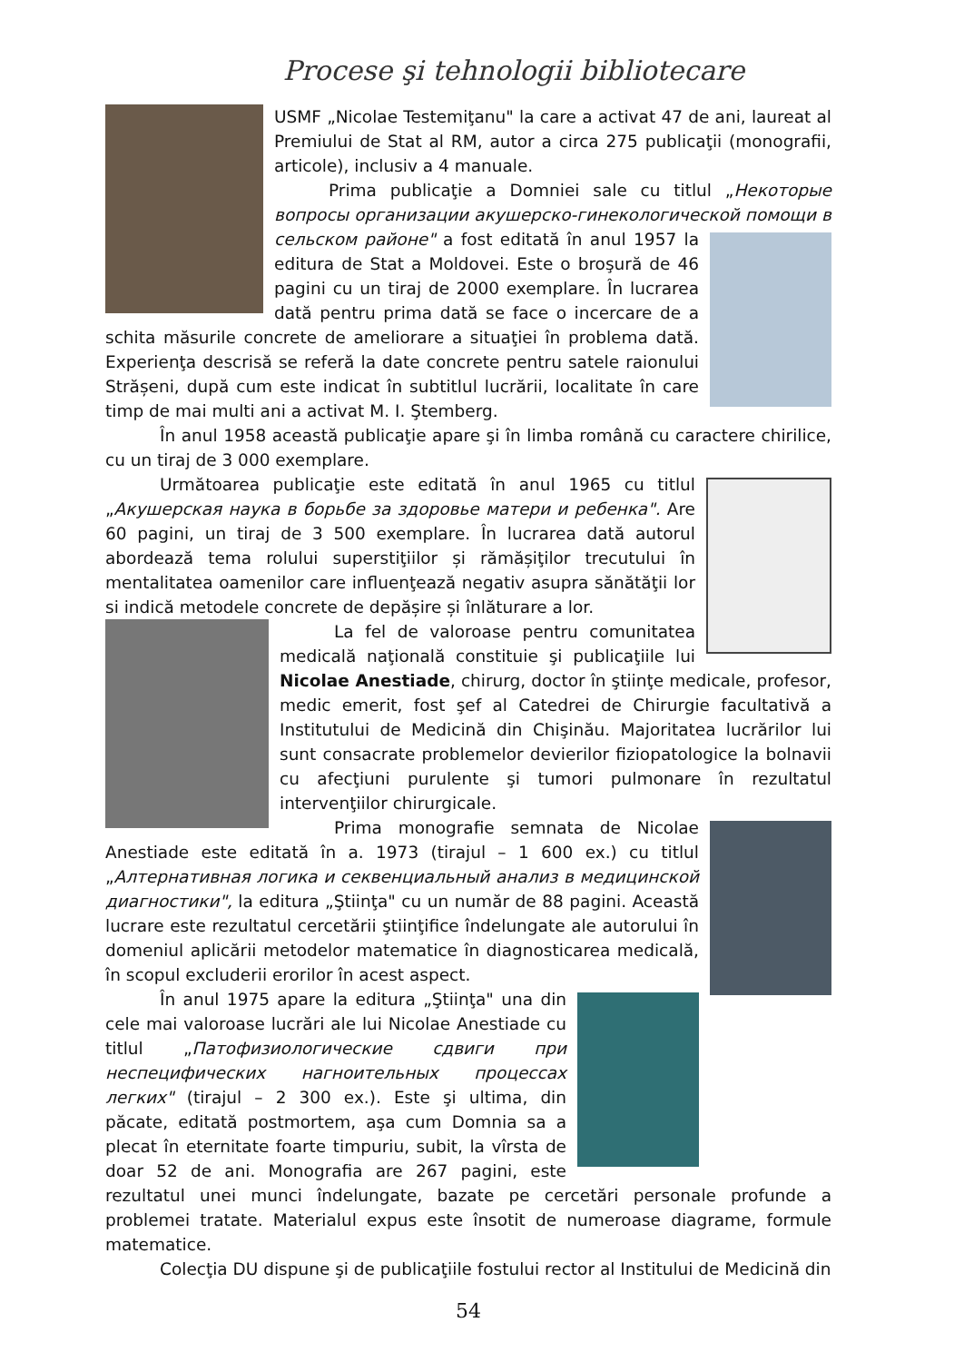Procese şi tehnologii bibliotecare
USMF „Nicolae Testemiţanu" la care a activat 47 de ani, laureat al Premiului de Stat al RM, autor a circa 275 publicaţii (monografii, articole), inclusiv a 4 manuale.
Prima publicaţie a Domniei sale cu titlul „Некоторые вопросы организации акушерско-гинекологической помощи в сельском районе" a fost editată în anul 1957 la editura de Stat a Moldovei. Este o broşură de 46 pagini cu un tiraj de 2000 exemplare. În lucrarea dată pentru prima dată se face o incercare de a schita măsurile concrete de ameliorare a situaţiei în problema dată. Experienţa descrisă se referă la date concrete pentru satele raionului Strășeni, după cum este indicat în subtitlul lucrării, localitate în care timp de mai multi ani a activat M. I. Ştemberg.
În anul 1958 această publicaţie apare şi în limba română cu caractere chirilice, cu un tiraj de 3 000 exemplare.
Următoarea publicaţie este editată în anul 1965 cu titlul „Акушерская наука в борьбе за здоровье матери и ребенка". Are 60 pagini, un tiraj de 3 500 exemplare. În lucrarea dată autorul abordează tema rolului superstiţiilor și rămășiţilor trecutului în mentalitatea oamenilor care influenţează negativ asupra sănătăţii lor si indică metodele concrete de depășire și înlăturare a lor.
La fel de valoroase pentru comunitatea medicală naţională constituie şi publicaţiile lui Nicolae Anestiade, chirurg, doctor în ştiinţe medicale, profesor, medic emerit, fost şef al Catedrei de Chirurgie facultativă a Institutului de Medicină din Chişinău. Majoritatea lucrărilor lui sunt consacrate problemelor devierilor fiziopatologice la bolnavii cu afecţiuni purulente şi tumori pulmonare în rezultatul intervenţiilor chirurgicale.
Prima monografie semnata de Nicolae Anestiade este editată în a. 1973 (tirajul – 1 600 ex.) cu titlul „Алтернативная логика и секвенциальный анализ в медицинской диагностики", la editura „Ştiinţa" cu un număr de 88 pagini. Această lucrare este rezultatul cercetării ştiinţifice îndelungate ale autorului în domeniul aplicării metodelor matematice în diagnosticarea medicală, în scopul excluderii erorilor în acest aspect.
În anul 1975 apare la editura „Ştiinţa" una din cele mai valoroase lucrări ale lui Nicolae Anestiade cu titlul „Патофизиологические сдвиги при неспецифических нагноительных процессах легких" (tirajul – 2 300 ex.). Este şi ultima, din păcate, editată postmortem, aşa cum Domnia sa a plecat în eternitate foarte timpuriu, subit, la vîrsta de doar 52 de ani. Monografia are 267 pagini, este rezultatul unei munci îndelungate, bazate pe cercetări personale profunde a problemei tratate. Materialul expus este însotit de numeroase diagrame, formule matematice.
Colecţia DU dispune şi de publicaţiile fostului rector al Institului de Medicină din
54